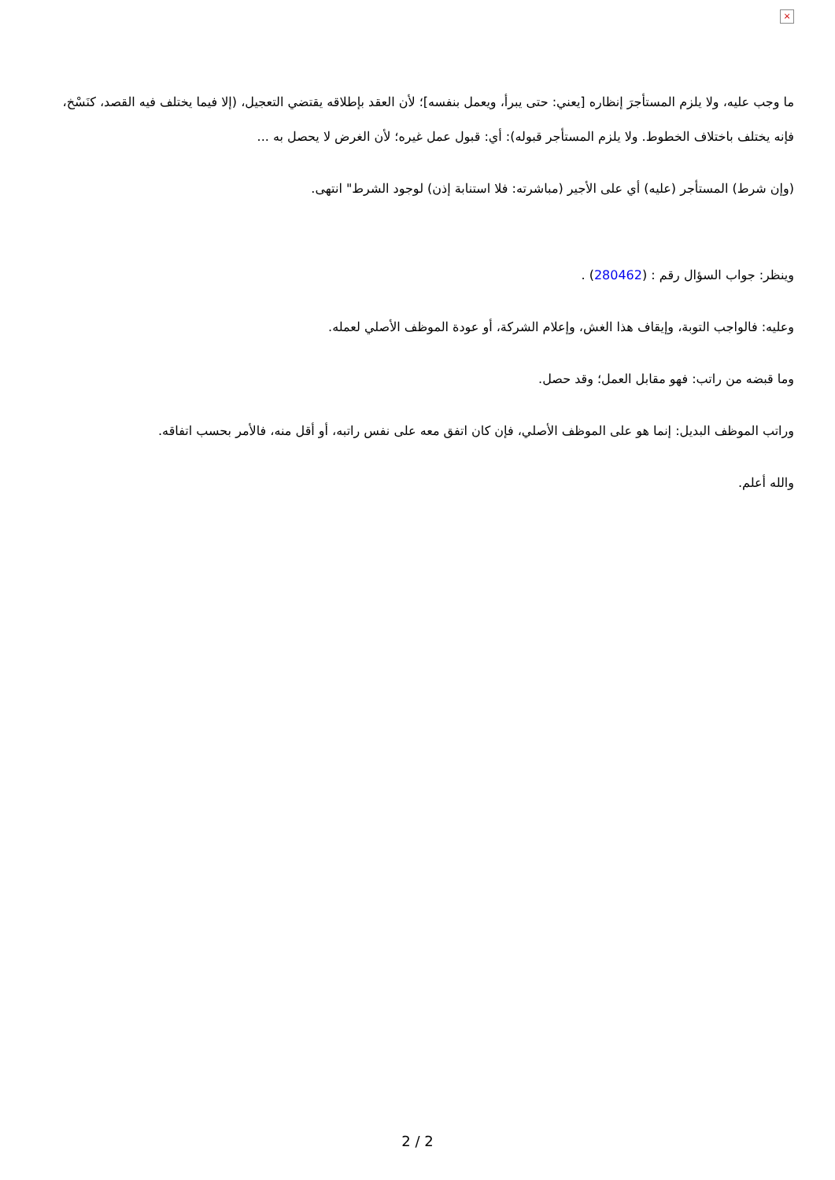×
ما وجب عليه، ولا يلزم المستأجرَ إنظاره [يعني: حتى يبرأ، ويعمل بنفسه]؛ لأن العقد بإطلاقه يقتضي التعجيل، (إلا فيما يختلف فيه القصد، كنَسْخ، فإنه يختلف باختلاف الخطوط. ولا يلزم المستأجر قبوله): أي: قبول عمل غيره؛ لأن الغرض لا يحصل به ...
(وإن شرط) المستأجر (عليه) أي على الأجير (مباشرته: فلا استنابة إذن) لوجود الشرط" انتهى.
وينظر: جواب السؤال رقم : (280462) .
وعليه: فالواجب التوبة، وإيقاف هذا الغش، وإعلام الشركة، أو عودة الموظف الأصلي لعمله.
وما قبضه من راتب: فهو مقابل العمل؛ وقد حصل.
وراتب الموظف البديل: إنما هو على الموظف الأصلي، فإن كان اتفق معه على نفس راتبه، أو أقل منه، فالأمر بحسب اتفاقه.
والله أعلم.
2 / 2